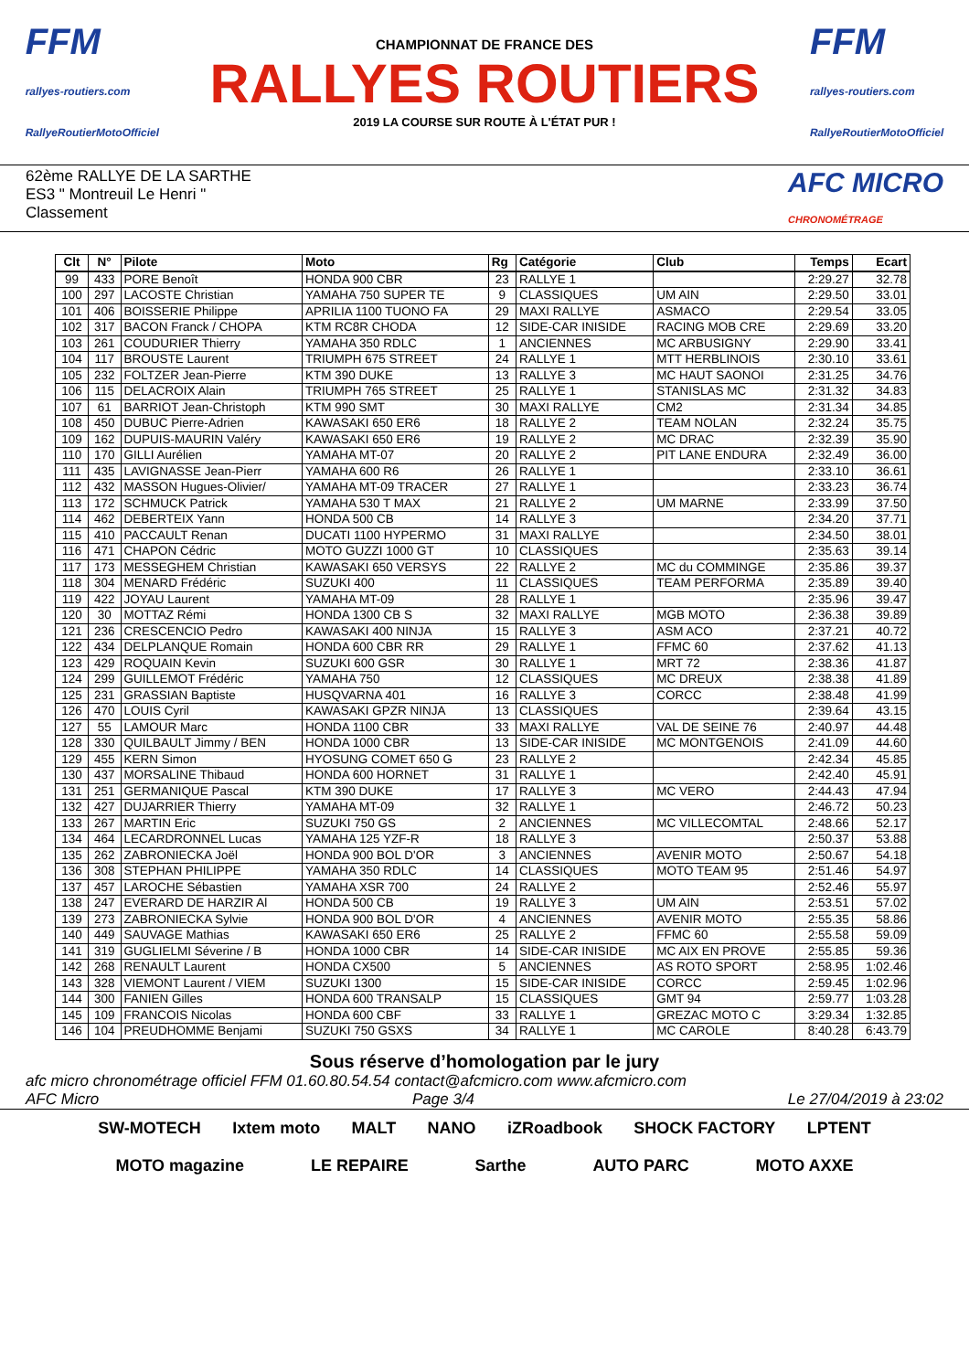FFM
rallyes-routiers.com
RallyeRoutierMotoOfficiel
CHAMPIONNAT DE FRANCE DES
RALLYES ROUTIERS
2019 LA COURSE SUR ROUTE À L'ÉTAT PUR !
FFM
rallyes-routiers.com
RallyeRoutierMotoOfficiel
62ème RALLYE DE LA SARTHE
ES3 " Montreuil Le Henri "
Classement
AFC MICRO
CHRONOMÉTRAGE
| Clt | N° | Pilote | Moto | Rg | Catégorie | Club | Temps | Ecart |
| --- | --- | --- | --- | --- | --- | --- | --- | --- |
| 99 | 433 | PORE Benoît | HONDA 900 CBR | 23 | RALLYE 1 | | 2:29.27 | 32.78 |
| 100 | 297 | LACOSTE Christian | YAMAHA 750 SUPER TE | 9 | CLASSIQUES | UM AIN | 2:29.50 | 33.01 |
| 101 | 406 | BOISSERIE Philippe | APRILIA 1100 TUONO FA | 29 | MAXI RALLYE | ASMACO | 2:29.54 | 33.05 |
| 102 | 317 | BACON Franck / CHOPA | KTM RC8R CHODA | 12 | SIDE-CAR INISIDE | RACING MOB CRE | 2:29.69 | 33.20 |
| 103 | 261 | COUDURIER Thierry | YAMAHA 350 RDLC | 1 | ANCIENNES | MC ARBUSIGNY | 2:29.90 | 33.41 |
| 104 | 117 | BROUSTE Laurent | TRIUMPH 675 STREET | 24 | RALLYE 1 | MTT HERBLINOIS | 2:30.10 | 33.61 |
| 105 | 232 | FOLTZER Jean-Pierre | KTM 390 DUKE | 13 | RALLYE 3 | MC HAUT SAONOI | 2:31.25 | 34.76 |
| 106 | 115 | DELACROIX Alain | TRIUMPH 765 STREET | 25 | RALLYE 1 | STANISLAS MC | 2:31.32 | 34.83 |
| 107 | 61 | BARRIOT Jean-Christoph | KTM 990 SMT | 30 | MAXI RALLYE | CM2 | 2:31.34 | 34.85 |
| 108 | 450 | DUBUC Pierre-Adrien | KAWASAKI 650 ER6 | 18 | RALLYE 2 | TEAM NOLAN | 2:32.24 | 35.75 |
| 109 | 162 | DUPUIS-MAURIN Valéry | KAWASAKI 650 ER6 | 19 | RALLYE 2 | MC DRAC | 2:32.39 | 35.90 |
| 110 | 170 | GILLI Aurélien | YAMAHA MT-07 | 20 | RALLYE 2 | PIT LANE ENDURA | 2:32.49 | 36.00 |
| 111 | 435 | LAVIGNASSE Jean-Pierr | YAMAHA 600 R6 | 26 | RALLYE 1 | | 2:33.10 | 36.61 |
| 112 | 432 | MASSON Hugues-Olivier/ | YAMAHA MT-09 TRACER | 27 | RALLYE 1 | | 2:33.23 | 36.74 |
| 113 | 172 | SCHMUCK Patrick | YAMAHA 530 T MAX | 21 | RALLYE 2 | UM MARNE | 2:33.99 | 37.50 |
| 114 | 462 | DEBERTEIX Yann | HONDA 500 CB | 14 | RALLYE 3 | | 2:34.20 | 37.71 |
| 115 | 410 | PACCAULT Renan | DUCATI 1100 HYPERMO | 31 | MAXI RALLYE | | 2:34.50 | 38.01 |
| 116 | 471 | CHAPON Cédric | MOTO GUZZI 1000 GT | 10 | CLASSIQUES | | 2:35.63 | 39.14 |
| 117 | 173 | MESSEGHEM Christian | KAWASAKI 650 VERSYS | 22 | RALLYE 2 | MC du COMMINGE | 2:35.86 | 39.37 |
| 118 | 304 | MENARD Frédéric | SUZUKI 400 | 11 | CLASSIQUES | TEAM PERFORMA | 2:35.89 | 39.40 |
| 119 | 422 | JOYAU Laurent | YAMAHA MT-09 | 28 | RALLYE 1 | | 2:35.96 | 39.47 |
| 120 | 30 | MOTTAZ Rémi | HONDA 1300 CB S | 32 | MAXI RALLYE | MGB MOTO | 2:36.38 | 39.89 |
| 121 | 236 | CRESCENCIO Pedro | KAWASAKI 400 NINJA | 15 | RALLYE 3 | ASM ACO | 2:37.21 | 40.72 |
| 122 | 434 | DELPLANQUE Romain | HONDA 600 CBR RR | 29 | RALLYE 1 | FFMC 60 | 2:37.62 | 41.13 |
| 123 | 429 | ROQUAIN Kevin | SUZUKI 600 GSR | 30 | RALLYE 1 | MRT 72 | 2:38.36 | 41.87 |
| 124 | 299 | GUILLEMOT Frédéric | YAMAHA 750 | 12 | CLASSIQUES | MC DREUX | 2:38.38 | 41.89 |
| 125 | 231 | GRASSIAN Baptiste | HUSQVARNA 401 | 16 | RALLYE 3 | CORCC | 2:38.48 | 41.99 |
| 126 | 470 | LOUIS Cyril | KAWASAKI GPZR NINJA | 13 | CLASSIQUES | | 2:39.64 | 43.15 |
| 127 | 55 | LAMOUR Marc | HONDA 1100 CBR | 33 | MAXI RALLYE | VAL DE SEINE 76 | 2:40.97 | 44.48 |
| 128 | 330 | QUILBAULT Jimmy / BEN | HONDA 1000 CBR | 13 | SIDE-CAR INISIDE | MC MONTGENOIS | 2:41.09 | 44.60 |
| 129 | 455 | KERN Simon | HYOSUNG COMET 650 G | 23 | RALLYE 2 | | 2:42.34 | 45.85 |
| 130 | 437 | MORSALINE Thibaud | HONDA 600 HORNET | 31 | RALLYE 1 | | 2:42.40 | 45.91 |
| 131 | 251 | GERMANIQUE Pascal | KTM 390 DUKE | 17 | RALLYE 3 | MC VERO | 2:44.43 | 47.94 |
| 132 | 427 | DUJARRIER Thierry | YAMAHA MT-09 | 32 | RALLYE 1 | | 2:46.72 | 50.23 |
| 133 | 267 | MARTIN Eric | SUZUKI 750 GS | 2 | ANCIENNES | MC VILLECOMTAL | 2:48.66 | 52.17 |
| 134 | 464 | LECARDRONNEL Lucas | YAMAHA 125 YZF-R | 18 | RALLYE 3 | | 2:50.37 | 53.88 |
| 135 | 262 | ZABRONIECKA Joël | HONDA 900 BOL D'OR | 3 | ANCIENNES | AVENIR MOTO | 2:50.67 | 54.18 |
| 136 | 308 | STEPHAN PHILIPPE | YAMAHA 350 RDLC | 14 | CLASSIQUES | MOTO TEAM 95 | 2:51.46 | 54.97 |
| 137 | 457 | LAROCHE Sébastien | YAMAHA XSR 700 | 24 | RALLYE 2 | | 2:52.46 | 55.97 |
| 138 | 247 | EVERARD DE HARZIR Al | HONDA 500 CB | 19 | RALLYE 3 | UM AIN | 2:53.51 | 57.02 |
| 139 | 273 | ZABRONIECKA Sylvie | HONDA 900 BOL D'OR | 4 | ANCIENNES | AVENIR MOTO | 2:55.35 | 58.86 |
| 140 | 449 | SAUVAGE Mathias | KAWASAKI 650 ER6 | 25 | RALLYE 2 | FFMC 60 | 2:55.58 | 59.09 |
| 141 | 319 | GUGLIELMI Séverine / B | HONDA 1000 CBR | 14 | SIDE-CAR INISIDE | MC AIX EN PROVE | 2:55.85 | 59.36 |
| 142 | 268 | RENAULT Laurent | HONDA CX500 | 5 | ANCIENNES | AS ROTO SPORT | 2:58.95 | 1:02.46 |
| 143 | 328 | VIEMONT Laurent / VIEM | SUZUKI 1300 | 15 | SIDE-CAR INISIDE | CORCC | 2:59.45 | 1:02.96 |
| 144 | 300 | FANIEN Gilles | HONDA 600 TRANSALP | 15 | CLASSIQUES | GMT 94 | 2:59.77 | 1:03.28 |
| 145 | 109 | FRANCOIS Nicolas | HONDA 600 CBF | 33 | RALLYE 1 | GREZAC MOTO C | 3:29.34 | 1:32.85 |
| 146 | 104 | PREUDHOMME Benjami | SUZUKI 750 GSXS | 34 | RALLYE 1 | MC CAROLE | 8:40.28 | 6:43.79 |
Sous réserve d’homologation par le jury
afc micro chronométrage officiel FFM 01.60.80.54.54 contact@afcmicro.com www.afcmicro.com
AFC Micro Page 3/4 Le 27/04/2019 à 23:02
SW-MOTECH Ixtem moto MALT NANO iZRoadbook SHOCK FACTORY LPTENT MOTO magazine LE REPAIRE Sarthe AUTO PARC MOTO AXXE